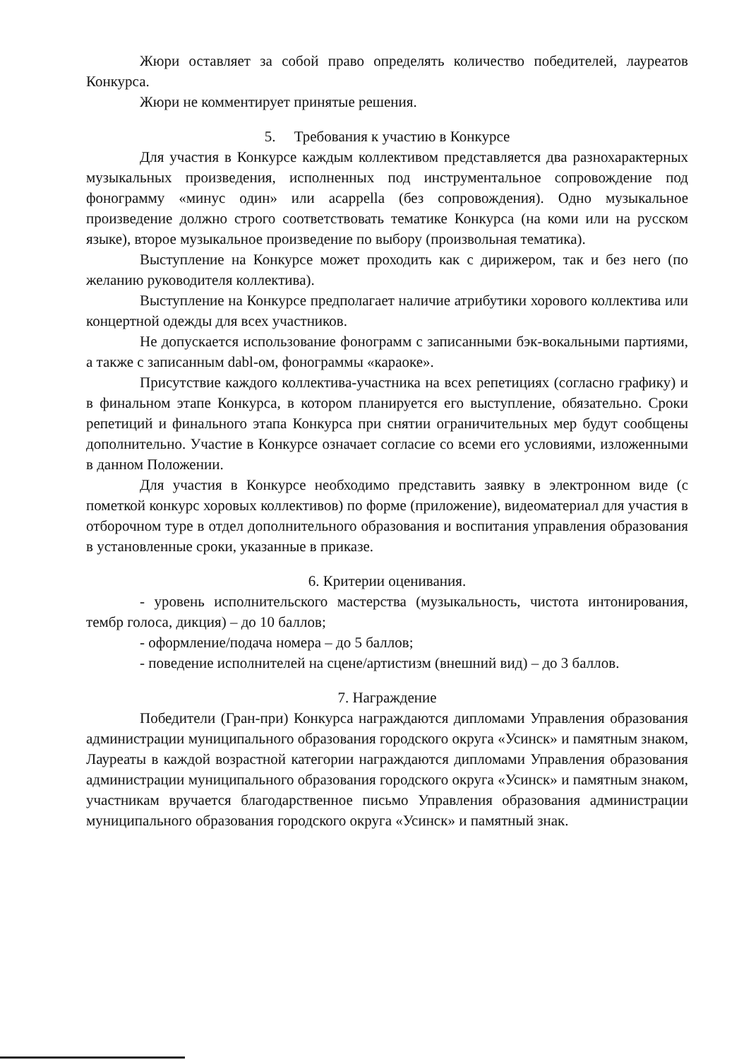Жюри оставляет за собой право определять количество победителей, лауреатов Конкурса.
Жюри не комментирует принятые решения.
5. Требования к участию в Конкурсе
Для участия в Конкурсе каждым коллективом представляется два разнохарактерных музыкальных произведения, исполненных под инструментальное сопровождение под фонограмму «минус один» или acappella (без сопровождения). Одно музыкальное произведение должно строго соответствовать тематике Конкурса (на коми или на русском языке), второе музыкальное произведение по выбору (произвольная тематика).
Выступление на Конкурсе может проходить как с дирижером, так и без него (по желанию руководителя коллектива).
Выступление на Конкурсе предполагает наличие атрибутики хорового коллектива или концертной одежды для всех участников.
Не допускается использование фонограмм с записанными бэк-вокальными партиями, а также с записанным dabl-ом, фонограммы «караоке».
Присутствие каждого коллектива-участника на всех репетициях (согласно графику) и в финальном этапе Конкурса, в котором планируется его выступление, обязательно. Сроки репетиций и финального этапа Конкурса при снятии ограничительных мер будут сообщены дополнительно. Участие в Конкурсе означает согласие со всеми его условиями, изложенными в данном Положении.
Для участия в Конкурсе необходимо представить заявку в электронном виде (с пометкой конкурс хоровых коллективов) по форме (приложение), видеоматериал для участия в отборочном туре в отдел дополнительного образования и воспитания управления образования в установленные сроки, указанные в приказе.
6. Критерии оценивания.
- уровень исполнительского мастерства (музыкальность, чистота интонирования, тембр голоса, дикция) – до 10 баллов;
- оформление/подача номера – до 5 баллов;
- поведение исполнителей на сцене/артистизм (внешний вид) – до 3 баллов.
7. Награждение
Победители (Гран-при) Конкурса награждаются дипломами Управления образования администрации муниципального образования городского округа «Усинск» и памятным знаком, Лауреаты в каждой возрастной категории награждаются дипломами Управления образования администрации муниципального образования городского округа «Усинск» и памятным знаком, участникам вручается благодарственное письмо Управления образования администрации муниципального образования городского округа «Усинск» и памятный знак.